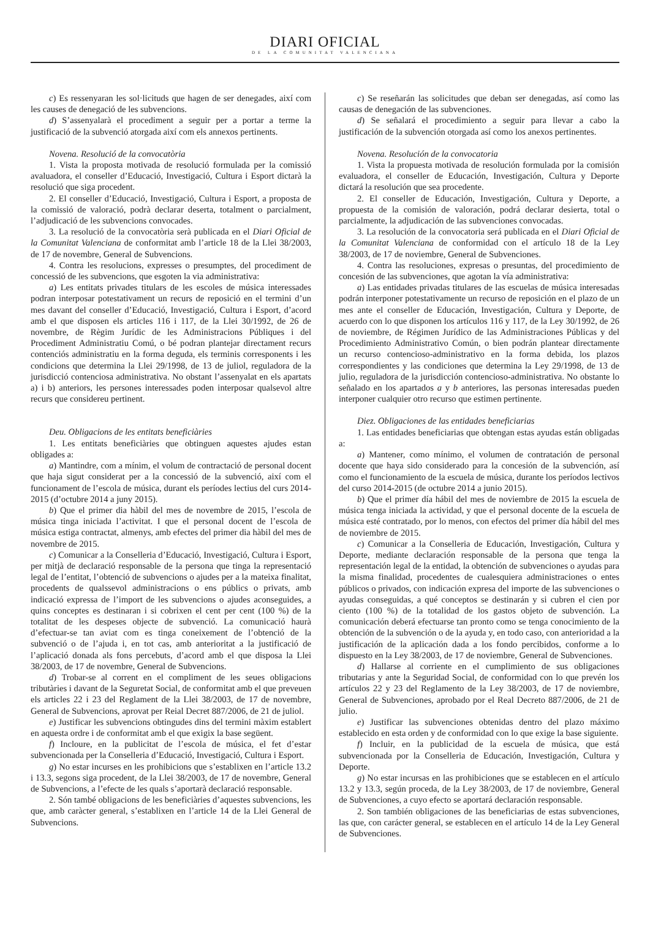DIARI OFICIAL
DE LA COMUNITAT VALENCIANA
c) Es ressenyaran les sol·licituds que hagen de ser denegades, així com les causes de denegació de les subvencions.
d) S’assenyalarà el procediment a seguir per a portar a terme la justificació de la subvenció atorgada així com els annexos pertinents.
Novena. Resolució de la convocatòria
1. Vista la proposta motivada de resolució formulada per la comissió avaluadora, el conseller d’Educació, Investigació, Cultura i Esport dictarà la resolució que siga procedent.
2. El conseller d’Educació, Investigació, Cultura i Esport, a proposta de la comissió de valoració, podrà declarar deserta, totalment o parcialment, l’adjudicació de les subvencions convocades.
3. La resolució de la convocatòria serà publicada en el Diari Oficial de la Comunitat Valenciana de conformitat amb l’article 18 de la Llei 38/2003, de 17 de novembre, General de Subvencions.
4. Contra les resolucions, expresses o presumptes, del procediment de concessió de les subvencions, que esgoten la via administrativa:
a) Les entitats privades titulars de les escoles de música interessades podran interposar potestativament un recurs de reposició en el termini d’un mes davant del conseller d’Educació, Investigació, Cultura i Esport, d’acord amb el que disposen els articles 116 i 117, de la Llei 30/1992, de 26 de novembre, de Règim Jurídic de les Administracions Públiques i del Procediment Administratiu Comú, o bé podran plantejar directament recurs contenciós administratiu en la forma deguda, els terminis corresponents i les condicions que determina la Llei 29/1998, de 13 de juliol, reguladora de la jurisdicció contenciosa administrativa. No obstant l’assenyalat en els apartats a) i b) anteriors, les persones interessades poden interposar qualsevol altre recurs que considereu pertinent.
Deu. Obligacions de les entitats beneficiàries
1. Les entitats beneficiàries que obtinguen aquestes ajudes estan obligades a:
a) Mantindre, com a mínim, el volum de contractació de personal docent que haja sigut considerat per a la concessió de la subvenció, així com el funcionament de l’escola de música, durant els períodes lectius del curs 2014-2015 (d’octubre 2014 a juny 2015).
b) Que el primer dia hàbil del mes de novembre de 2015, l’escola de música tinga iniciada l’activitat. I que el personal docent de l’escola de música estiga contractat, almenys, amb efectes del primer dia hàbil del mes de novembre de 2015.
c) Comunicar a la Conselleria d’Educació, Investigació, Cultura i Esport, per mitjà de declaració responsable de la persona que tinga la representació legal de l’entitat, l’obtenció de subvencions o ajudes per a la mateixa finalitat, procedents de qualssevol administracions o ens públics o privats, amb indicació expressa de l’import de les subvencions o ajudes aconseguides, a quins conceptes es destinaran i si cobrixen el cent per cent (100 %) de la totalitat de les despeses objecte de subvenció. La comunicació haurà d’efectuar-se tan aviat com es tinga coneixement de l’obtenció de la subvenció o de l’ajuda i, en tot cas, amb anterioritat a la justificació de l’aplicació donada als fons percebuts, d’acord amb el que disposa la Llei 38/2003, de 17 de novembre, General de Subvencions.
d) Trobar-se al corrent en el compliment de les seues obligacions tributàries i davant de la Seguretat Social, de conformitat amb el que preveuen els articles 22 i 23 del Reglament de la Llei 38/2003, de 17 de novembre, General de Subvencions, aprovat per Reial Decret 887/2006, de 21 de juliol.
e) Justificar les subvencions obtingudes dins del termini màxim establert en aquesta ordre i de conformitat amb el que exigix la base següent.
f) Incloure, en la publicitat de l’escola de música, el fet d’estar subvencionada per la Conselleria d’Educació, Investigació, Cultura i Esport.
g) No estar incurses en les prohibicions que s’establixen en l’article 13.2 i 13.3, segons siga procedent, de la Llei 38/2003, de 17 de novembre, General de Subvencions, a l’efecte de les quals s’aportarà declaració responsable.
2. Són també obligacions de les beneficiàries d’aquestes subvencions, les que, amb caràcter general, s’establixen en l’article 14 de la Llei General de Subvencions.
c) Se reseñarán las solicitudes que deban ser denegadas, así como las causas de denegación de las subvenciones.
d) Se señalará el procedimiento a seguir para llevar a cabo la justificación de la subvención otorgada así como los anexos pertinentes.
Novena. Resolución de la convocatoria
1. Vista la propuesta motivada de resolución formulada por la comisión evaluadora, el conseller de Educación, Investigación, Cultura y Deporte dictará la resolución que sea procedente.
2. El conseller de Educación, Investigación, Cultura y Deporte, a propuesta de la comisión de valoración, podrá declarar desierta, total o parcialmente, la adjudicación de las subvenciones convocadas.
3. La resolución de la convocatoria será publicada en el Diari Oficial de la Comunitat Valenciana de conformidad con el artículo 18 de la Ley 38/2003, de 17 de noviembre, General de Subvenciones.
4. Contra las resoluciones, expresas o presuntas, del procedimiento de concesión de las subvenciones, que agotan la vía administrativa:
a) Las entidades privadas titulares de las escuelas de música interesadas podrán interponer potestativamente un recurso de reposición en el plazo de un mes ante el conseller de Educación, Investigación, Cultura y Deporte, de acuerdo con lo que disponen los artículos 116 y 117, de la Ley 30/1992, de 26 de noviembre, de Régimen Jurídico de las Administraciones Públicas y del Procedimiento Administrativo Común, o bien podrán plantear directamente un recurso contencioso-administrativo en la forma debida, los plazos correspondientes y las condiciones que determina la Ley 29/1998, de 13 de julio, reguladora de la jurisdicción contencioso-administrativa. No obstante lo señalado en los apartados a y b anteriores, las personas interesadas pueden interponer cualquier otro recurso que estimen pertinente.
Diez. Obligaciones de las entidades beneficiarias
1. Las entidades beneficiarias que obtengan estas ayudas están obligadas a:
a) Mantener, como mínimo, el volumen de contratación de personal docente que haya sido considerado para la concesión de la subvención, así como el funcionamiento de la escuela de música, durante los períodos lectivos del curso 2014-2015 (de octubre 2014 a junio 2015).
b) Que el primer día hábil del mes de noviembre de 2015 la escuela de música tenga iniciada la actividad, y que el personal docente de la escuela de música esté contratado, por lo menos, con efectos del primer día hábil del mes de noviembre de 2015.
c) Comunicar a la Conselleria de Educación, Investigación, Cultura y Deporte, mediante declaración responsable de la persona que tenga la representación legal de la entidad, la obtención de subvenciones o ayudas para la misma finalidad, procedentes de cualesquiera administraciones o entes públicos o privados, con indicación expresa del importe de las subvenciones o ayudas conseguidas, a qué conceptos se destinarán y si cubren el cien por ciento (100 %) de la totalidad de los gastos objeto de subvención. La comunicación deberá efectuarse tan pronto como se tenga conocimiento de la obtención de la subvención o de la ayuda y, en todo caso, con anterioridad a la justificación de la aplicación dada a los fondo percibidos, conforme a lo dispuesto en la Ley 38/2003, de 17 de noviembre, General de Subvenciones.
d) Hallarse al corriente en el cumplimiento de sus obligaciones tributarias y ante la Seguridad Social, de conformidad con lo que prevén los artículos 22 y 23 del Reglamento de la Ley 38/2003, de 17 de noviembre, General de Subvenciones, aprobado por el Real Decreto 887/2006, de 21 de julio.
e) Justificar las subvenciones obtenidas dentro del plazo máximo establecido en esta orden y de conformidad con lo que exige la base siguiente.
f) Incluir, en la publicidad de la escuela de música, que está subvencionada por la Conselleria de Educación, Investigación, Cultura y Deporte.
g) No estar incursas en las prohibiciones que se establecen en el artículo 13.2 y 13.3, según proceda, de la Ley 38/2003, de 17 de noviembre, General de Subvenciones, a cuyo efecto se aportará declaración responsable.
2. Son también obligaciones de las beneficiarias de estas subvenciones, las que, con carácter general, se establecen en el artículo 14 de la Ley General de Subvenciones.